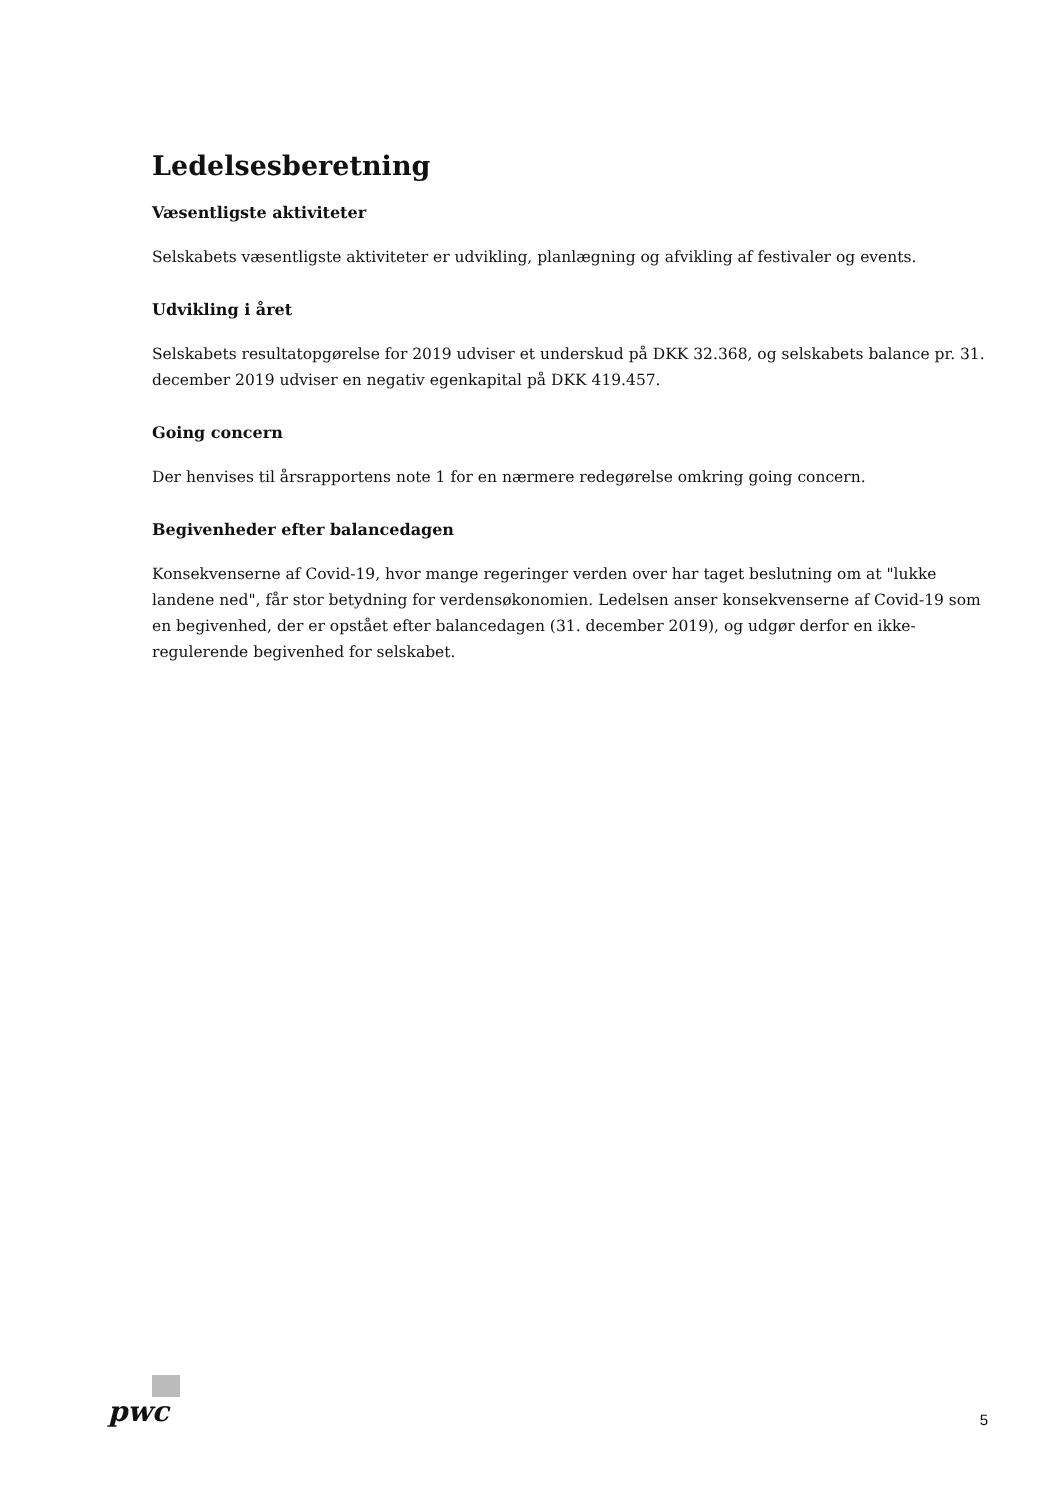Ledelsesberetning
Væsentligste aktiviteter
Selskabets væsentligste aktiviteter er udvikling, planlægning og afvikling af festivaler og events.
Udvikling i året
Selskabets resultatopgørelse for 2019 udviser et underskud på DKK 32.368, og selskabets balance pr. 31. december 2019 udviser en negativ egenkapital på DKK 419.457.
Going concern
Der henvises til årsrapportens note 1 for en nærmere redegørelse omkring going concern.
Begivenheder efter balancedagen
Konsekvenserne af Covid-19, hvor mange regeringer verden over har taget beslutning om at "lukke landene ned", får stor betydning for verdensøkonomien. Ledelsen anser konsekvenserne af Covid-19 som en begivenhed, der er opstået efter balancedagen (31. december 2019), og udgør derfor en ikke-regulerende begivenhed for selskabet.
pwc 5